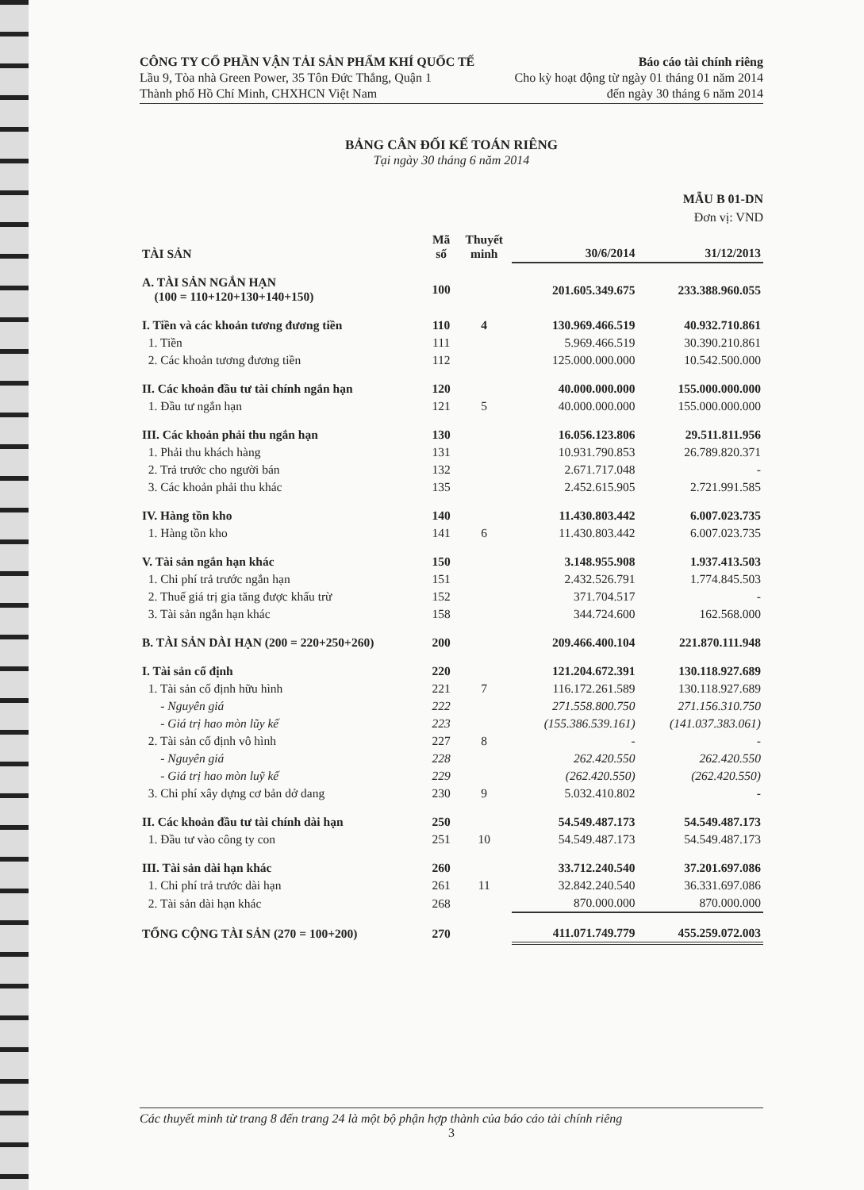CÔNG TY CỔ PHẦN VẬN TẢI SẢN PHẨM KHÍ QUỐC TẾ
Lầu 9, Tòa nhà Green Power, 35 Tôn Đức Thắng, Quận 1
Thành phố Hồ Chí Minh, CHXHCN Việt Nam
Báo cáo tài chính riêng
Cho kỳ hoạt động từ ngày 01 tháng 01 năm 2014
đến ngày 30 tháng 6 năm 2014
BẢNG CÂN ĐỐI KẾ TOÁN RIÊNG
Tại ngày 30 tháng 6 năm 2014
MẪU B 01-DN
Đơn vị: VND
| TÀI SẢN | Mã số | Thuyết minh | 30/6/2014 | 31/12/2013 |
| --- | --- | --- | --- | --- |
| A. TÀI SẢN NGẮN HẠN (100 = 110+120+130+140+150) | 100 | | 201.605.349.675 | 233.388.960.055 |
| I. Tiền và các khoản tương đương tiền | 110 | 4 | 130.969.466.519 | 40.932.710.861 |
| 1. Tiền | 111 | | 5.969.466.519 | 30.390.210.861 |
| 2. Các khoản tương đương tiền | 112 | | 125.000.000.000 | 10.542.500.000 |
| II. Các khoản đầu tư tài chính ngắn hạn | 120 | | 40.000.000.000 | 155.000.000.000 |
| 1. Đầu tư ngắn hạn | 121 | 5 | 40.000.000.000 | 155.000.000.000 |
| III. Các khoản phải thu ngắn hạn | 130 | | 16.056.123.806 | 29.511.811.956 |
| 1. Phải thu khách hàng | 131 | | 10.931.790.853 | 26.789.820.371 |
| 2. Trả trước cho người bán | 132 | | 2.671.717.048 | - |
| 3. Các khoản phải thu khác | 135 | | 2.452.615.905 | 2.721.991.585 |
| IV. Hàng tồn kho | 140 | | 11.430.803.442 | 6.007.023.735 |
| 1. Hàng tồn kho | 141 | 6 | 11.430.803.442 | 6.007.023.735 |
| V. Tài sản ngắn hạn khác | 150 | | 3.148.955.908 | 1.937.413.503 |
| 1. Chi phí trả trước ngắn hạn | 151 | | 2.432.526.791 | 1.774.845.503 |
| 2. Thuế giá trị gia tăng được khấu trừ | 152 | | 371.704.517 | - |
| 3. Tài sản ngắn hạn khác | 158 | | 344.724.600 | 162.568.000 |
| B. TÀI SẢN DÀI HẠN (200 = 220+250+260) | 200 | | 209.466.400.104 | 221.870.111.948 |
| I. Tài sản cố định | 220 | | 121.204.672.391 | 130.118.927.689 |
| 1. Tài sản cố định hữu hình | 221 | 7 | 116.172.261.589 | 130.118.927.689 |
| - Nguyên giá | 222 | | 271.558.800.750 | 271.156.310.750 |
| - Giá trị hao mòn lũy kế | 223 | | (155.386.539.161) | (141.037.383.061) |
| 2. Tài sản cố định vô hình | 227 | 8 | - | - |
| - Nguyên giá | 228 | | 262.420.550 | 262.420.550 |
| - Giá trị hao mòn luỹ kế | 229 | | (262.420.550) | (262.420.550) |
| 3. Chi phí xây dựng cơ bản dở dang | 230 | 9 | 5.032.410.802 | - |
| II. Các khoản đầu tư tài chính dài hạn | 250 | | 54.549.487.173 | 54.549.487.173 |
| 1. Đầu tư vào công ty con | 251 | 10 | 54.549.487.173 | 54.549.487.173 |
| III. Tài sản dài hạn khác | 260 | | 33.712.240.540 | 37.201.697.086 |
| 1. Chi phí trả trước dài hạn | 261 | 11 | 32.842.240.540 | 36.331.697.086 |
| 2. Tài sản dài hạn khác | 268 | | 870.000.000 | 870.000.000 |
| TỔNG CỘNG TÀI SẢN (270 = 100+200) | 270 | | 411.071.749.779 | 455.259.072.003 |
Các thuyết minh từ trang 8 đến trang 24 là một bộ phận hợp thành của báo cáo tài chính riêng
3